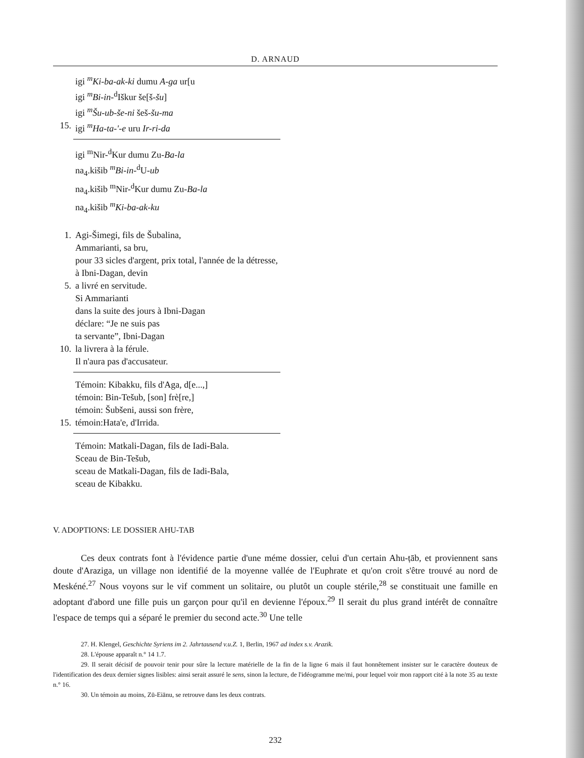D. ARNAUD
igi <sup>m</sup>Ki-ba-ak-ki dumu A-ga ur[u
igi <sup>m</sup>Bi-in-<sup>d</sup>Iškur še[š-šu]
igi <sup>m</sup>Šu-ub-še-ni šeš-šu-ma
15. igi <sup>m</sup>Ha-ta-'-e uru Ir-ri-da
igi <sup>m</sup>Nir-<sup>d</sup>Kur dumu Zu-Ba-la
na<sub>4</sub>.kišib <sup>m</sup>Bi-in-<sup>d</sup>U-ub
na<sub>4</sub>.kišib <sup>m</sup>Nir-<sup>d</sup>Kur dumu Zu-Ba-la
na<sub>4</sub>.kišib <sup>m</sup>Ki-ba-ak-ku
1. Agi-Šimegi, fils de Šubalina,
Ammarianti, sa bru,
pour 33 sicles d'argent, prix total, l'année de la détresse,
à Ibni-Dagan, devin
5. a livré en servitude.
Si Ammarianti
dans la suite des jours à Ibni-Dagan
déclare: “Je ne suis pas
ta servante”, Ibni-Dagan
10. la livrera à la férule.
Il n'aura pas d'accusateur.
Témoin: Kibakku, fils d'Aga, d[e...,]
témoin: Bin-Tešub, [son] frè[re,]
témoin: Šubšeni, aussi son frère,
15. témoin:Hata'e, d'Irrida.
Témoin: Matkali-Dagan, fils de Iadi-Bala.
Sceau de Bin-Tešub,
sceau de Matkali-Dagan, fils de Iadi-Bala,
sceau de Kibakku.
V. ADOPTIONS: LE DOSSIER AHU-TAB
Ces deux contrats font à l'évidence partie d'une méme dossier, celui d'un certain Ahu-ṭāb, et proviennent sans doute d'Araziga, un village non identifié de la moyenne vallée de l'Euphrate et qu'on croit s'être trouvé au nord de Meskéné.<sup>27</sup> Nous voyons sur le vif comment un solitaire, ou plutôt un couple stérile,<sup>28</sup> se constituait une famille en adoptant d'abord une fille puis un garçon pour qu'il en devienne l'époux.<sup>29</sup> Il serait du plus grand intérêt de connaître l'espace de temps qui a séparé le premier du second acte.<sup>30</sup> Une telle
27. H. Klengel, Geschichte Syriens im 2. Jahrtausend v.u.Z. 1, Berlin, 1967 ad index s.v. Arazik.
28. L'épouse apparaît n.° 14 1.7.
29. Il serait décisif de pouvoir tenir pour sûre la lecture matérielle de la fin de la ligne 6 mais il faut honnêtement insister sur le caractère douteux de l'identification des deux dernier signes lisibles: ainsi serait assuré le sens, sinon la lecture, de l'idéogramme me/mi, pour lequel voir mon rapport cité à la note 35 au texte n.° 16.
30. Un témoin au moins, Zū-Eiānu, se retrouve dans les deux contrats.
232